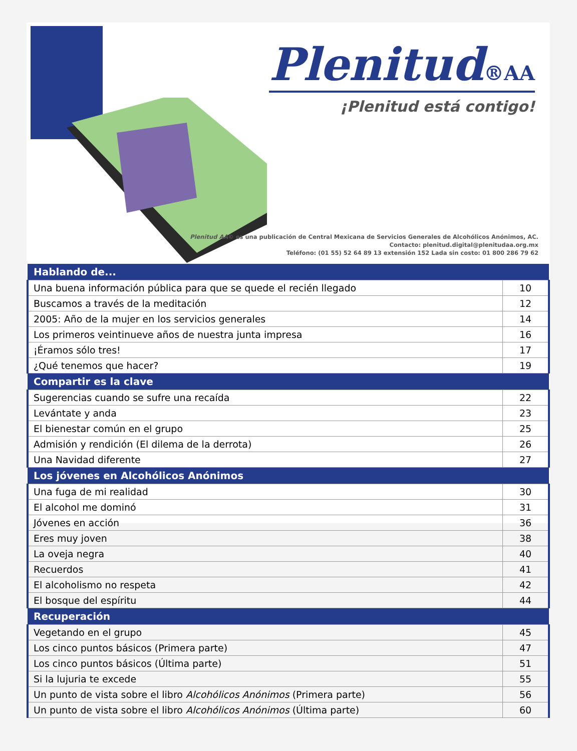Plenitud®AA
¡Plenitud está contigo!
Plenitud AA© es una publicación de Central Mexicana de Servicios Generales de Alcohólicos Anónimos, AC.
Contacto: plenitud.digital@plenitudaa.org.mx
Teléfono: (01 55) 52 64 89 13 extensión 152 Lada sin costo: 01 800 286 79 62
| Hablando de... | |
| --- | --- |
| Una buena información pública para que se quede el recién llegado | 10 |
| Buscamos a través de la meditación | 12 |
| 2005: Año de la mujer en los servicios generales | 14 |
| Los primeros veintinueve años de nuestra junta impresa | 16 |
| ¡Éramos sólo tres! | 17 |
| ¿Qué tenemos que hacer? | 19 |
| Compartir es la clave | |
| Sugerencias cuando se sufre una recaída | 22 |
| Levántate y anda | 23 |
| El bienestar común en el grupo | 25 |
| Admisión y rendición (El dilema de la derrota) | 26 |
| Una Navidad diferente | 27 |
| Los jóvenes en Alcohólicos Anónimos | |
| Una fuga de mi realidad | 30 |
| El alcohol me dominó | 31 |
| Jóvenes en acción | 36 |
| Eres muy joven | 38 |
| La oveja negra | 40 |
| Recuerdos | 41 |
| El alcoholismo no respeta | 42 |
| El bosque del espíritu | 44 |
| Recuperación | |
| Vegetando en el grupo | 45 |
| Los cinco puntos básicos (Primera parte) | 47 |
| Los cinco puntos básicos (Última parte) | 51 |
| Si la lujuria te excede | 55 |
| Un punto de vista sobre el libro Alcohólicos Anónimos (Primera parte) | 56 |
| Un punto de vista sobre el libro Alcohólicos Anónimos (Última parte) | 60 |